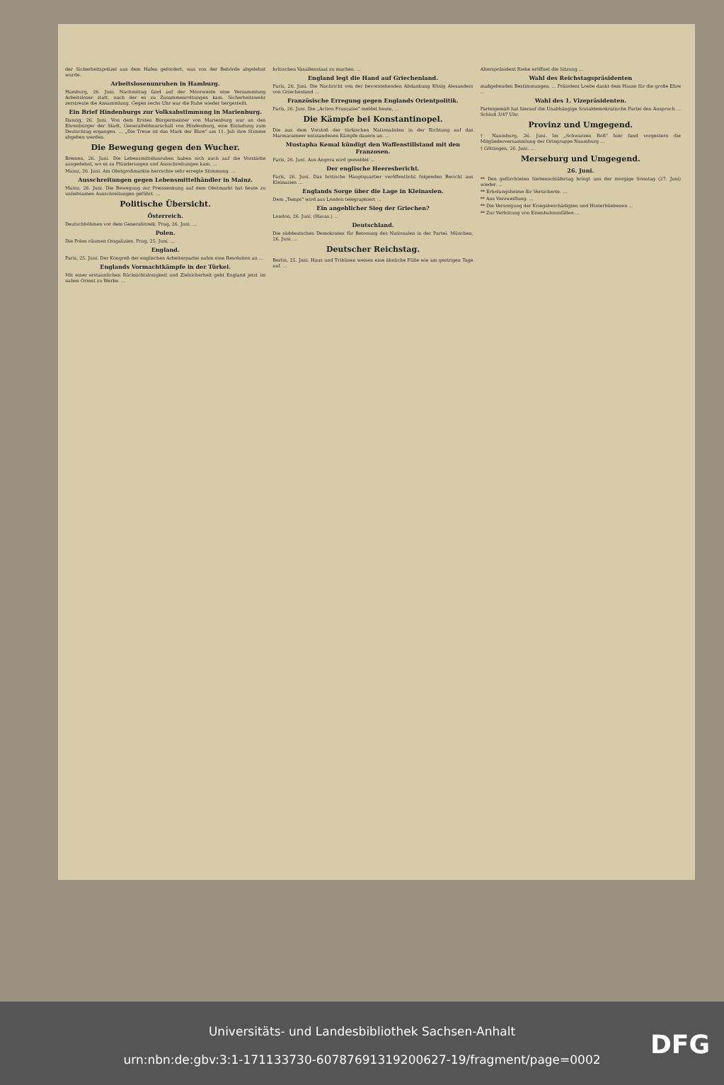der Sicherheitspolizei aus dem Hafen gefordert, was von der Behörde abgelehnt wurde.
Arbeitslosenunruhen in Hamburg.
Hamburg, 26. Juni. Nachmittag fand auf der Moorweide eine Versammlung Arbeitsloser statt, nach der es zu Zusammenrottungen kam. Sicherheitswehr zerstreute die Ansammlung. Gegen sechs Uhr war die Ruhe wieder hergestellt.
Ein Brief Hindenburgs zur Volksabstimmung in Marienburg.
Danzig, 26. Juni. Von dem Ersten Bürgermeister von Marienburg war an den Ehrenbürger der Stadt, Generalfeldmarschall von Hindenburg, eine Einladung zum Deutschtag ergangen. ... „Die Treue ist das Mark der Ehre" am 11. Juli ihre Stimme abgeben werden.
Die Bewegung gegen den Wucher.
Bremen, 26. Juni. Die Lebensmittelunruhen haben sich auch auf die Vorstädte ausgedehnt, wo es zu Plünderungen und Ausschreitungen kam. ...
Mainz, 26. Juni. Am Obstgroßmarkte herrschte sehr erregte Stimmung. ...
Ausschreitungen gegen Lebensmittelhändler in Mainz.
Mainz, 26. Juni. Die Bewegung zur Preissenkung auf dem Obstmarkt hat heute zu unliebsamen Ausschreitungen geführt. ...
Politische Übersicht.
Österreich.
Deutschböhmen vor dem Generalstreik. Prag, 26. Juni. ...
Polen.
Die Polen räumen Ostgalizien. Prag, 25. Juni. ...
England.
Paris, 25. Juni. Der Kongreß der englischen Arbeiterpartei nahm eine Resolution an ...
Englands Vormachtkämpfe in der Türkei.
Mit einer erstaunlichen Rücksichtslosigkeit und Zielsicherheit geht England jetzt im nahen Orient zu Werke. ...
britischen Vasallenstaat zu machen. ...
England legt die Hand auf Griechenland.
Paris, 26. Juni. Die Nachricht von der bevorstehenden Abdankung König Alexanders von Griechenland ...
Französische Erregung gegen Englands Orientpolitik.
Paris, 26. Juni. Die „Action Française" meldet heute, ...
Die Kämpfe bei Konstantinopel.
Die aus dem Vorstoß der türkischen Nationalisten in der Richtung auf das Marmarameer entstandenen Kämpfe dauern an. ...
Mustapha Kemal kündigt den Waffenstillstand mit den Franzosen.
Paris, 26. Juni. Aus Angora wird gemeldet ...
Der englische Heeresbericht.
Paris, 26. Juni. Das britische Hauptquartier veröffentlicht folgenden Bericht aus Kleinasien ...
Englands Sorge über die Lage in Kleinasien.
Dem „Temps" wird aus London telegraphiert ...
Ein angeblicher Sieg der Griechen?
London, 26. Juni. (Havas.) ...
Deutschland.
Die süddeutschen Demokraten für Betonung des Nationalen in der Partei. München, 26. Juni. ...
Deutscher Reichstag.
Berlin, 25. Juni. Haus und Tribünen weisen eine ähnliche Fülle wie am gestrigen Tage auf. ...
Alterspräsident Riehe eröffnet die Sitzung ...
Wahl des Reichstagspräsidenten
maßgebenden Bestimmungen. ... Präsident Loebe dankt dem Hause für die große Ehre ...
Wahl des 1. Vizepräsidenten.
Parteigemäß hat hierauf die Unabhängige Sozialdemokratische Partei den Anspruch ... Schluß 3/47 Uhr.
Provinz und Umgegend.
† Naumburg, 26. Juni. Im „Schwarzen Roß" hier fand vorgestern die Mitgliederversammlung der Ortsgruppe Naumburg ...
† Göttingen, 26. Juni. ...
Merseburg und Umgegend.
26. Juni.
** Den gefürchteten Siebenschläfertag bringt uns der morgige Sonntag (27. Juni) wieder. ...
** Erholungsheime für Versicherte. ...
** Aus Verzweiflung. ...
** Die Versorgung der Kriegsbeschädigten und Hinterbliebenen ...
** Zur Verhütung von Eisenbahnunfällen ...
Universitäts- und Landesbibliothek Sachsen-Anhalt
urn:nbn:de:gbv:3:1-171133730-60787691319200627-19/fragment/page=0002
DFG